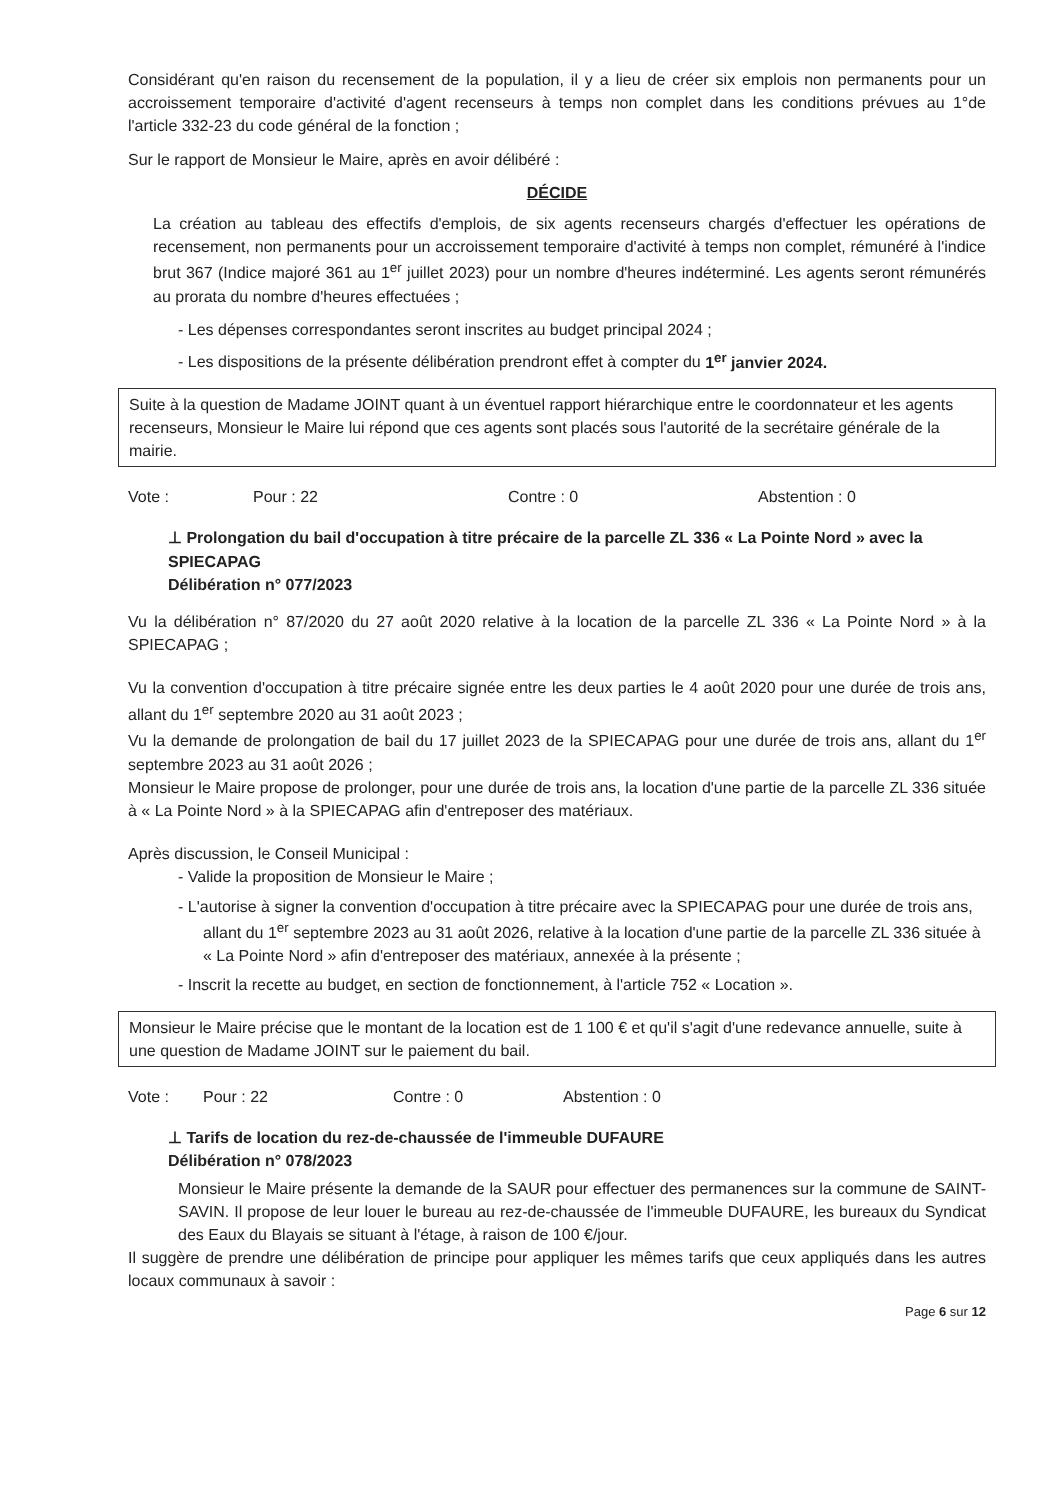Considérant qu'en raison du recensement de la population, il y a lieu de créer six emplois non permanents pour un accroissement temporaire d'activité d'agent recenseurs à temps non complet dans les conditions prévues au 1°de l'article 332-23 du code général de la fonction ;
Sur le rapport de Monsieur le Maire, après en avoir délibéré :
DÉCIDE
La création au tableau des effectifs d'emplois, de six agents recenseurs chargés d'effectuer les opérations de recensement, non permanents pour un accroissement temporaire d'activité à temps non complet, rémunéré à l'indice brut 367 (Indice majoré 361 au 1<sup>er</sup> juillet 2023) pour un nombre d'heures indéterminé. Les agents seront rémunérés au prorata du nombre d'heures effectuées ;
- Les dépenses correspondantes seront inscrites au budget principal 2024 ;
- Les dispositions de la présente délibération prendront effet à compter du 1<sup>er</sup> janvier 2024.
Suite à la question de Madame JOINT quant à un éventuel rapport hiérarchique entre le coordonnateur et les agents recenseurs, Monsieur le Maire lui répond que ces agents sont placés sous l'autorité de la secrétaire générale de la mairie.
Vote : Pour : 22 Contre : 0 Abstention : 0
⊥ Prolongation du bail d'occupation à titre précaire de la parcelle ZL 336 « La Pointe Nord » avec la SPIECAPAG
Délibération n° 077/2023
Vu la délibération n° 87/2020 du 27 août 2020 relative à la location de la parcelle ZL 336 « La Pointe Nord » à la SPIECAPAG ;
Vu la convention d'occupation à titre précaire signée entre les deux parties le 4 août 2020 pour une durée de trois ans, allant du 1<sup>er</sup> septembre 2020 au 31 août 2023 ;
Vu la demande de prolongation de bail du 17 juillet 2023 de la SPIECAPAG pour une durée de trois ans, allant du 1<sup>er</sup> septembre 2023 au 31 août 2026 ;
Monsieur le Maire propose de prolonger, pour une durée de trois ans, la location d'une partie de la parcelle ZL 336 située à « La Pointe Nord » à la SPIECAPAG afin d'entreposer des matériaux.
Après discussion, le Conseil Municipal :
- Valide la proposition de Monsieur le Maire ;
- L'autorise à signer la convention d'occupation à titre précaire avec la SPIECAPAG pour une durée de trois ans, allant du 1<sup>er</sup> septembre 2023 au 31 août 2026, relative à la location d'une partie de la parcelle ZL 336 située à « La Pointe Nord » afin d'entreposer des matériaux, annexée à la présente ;
- Inscrit la recette au budget, en section de fonctionnement, à l'article 752 « Location ».
Monsieur le Maire précise que le montant de la location est de 1 100 € et qu'il s'agit d'une redevance annuelle, suite à une question de Madame JOINT sur le paiement du bail.
Vote : Pour : 22 Contre : 0 Abstention : 0
⊥ Tarifs de location du rez-de-chaussée de l'immeuble DUFAURE
Délibération n° 078/2023
Monsieur le Maire présente la demande de la SAUR pour effectuer des permanences sur la commune de SAINT-SAVIN. Il propose de leur louer le bureau au rez-de-chaussée de l'immeuble DUFAURE, les bureaux du Syndicat des Eaux du Blayais se situant à l'étage, à raison de 100 €/jour.
Il suggère de prendre une délibération de principe pour appliquer les mêmes tarifs que ceux appliqués dans les autres locaux communaux à savoir :
Page 6 sur 12